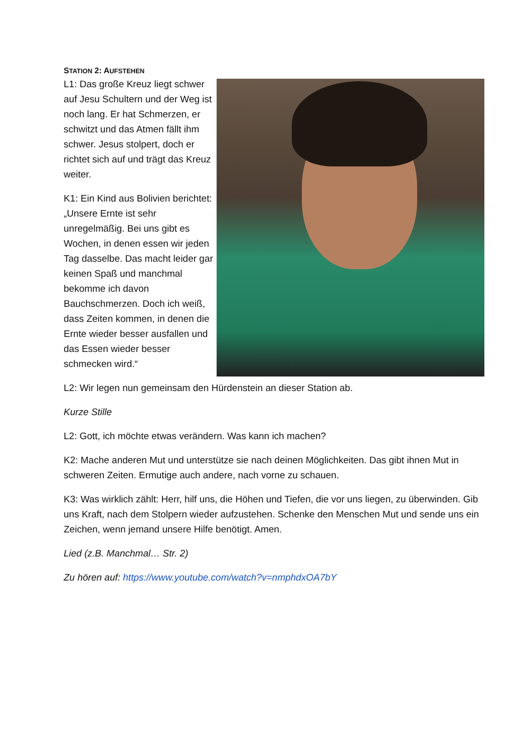STATION 2: AUFSTEHEN
L1: Das große Kreuz liegt schwer auf Jesu Schultern und der Weg ist noch lang. Er hat Schmerzen, er schwitzt und das Atmen fällt ihm schwer. Jesus stolpert, doch er richtet sich auf und trägt das Kreuz weiter.
K1: Ein Kind aus Bolivien berichtet: „Unsere Ernte ist sehr unregelmäßig. Bei uns gibt es Wochen, in denen essen wir jeden Tag dasselbe. Das macht leider gar keinen Spaß und manchmal bekomme ich davon Bauchschmerzen. Doch ich weiß, dass Zeiten kommen, in denen die Ernte wieder besser ausfallen und das Essen wieder besser schmecken wird.“
L2: Wir legen nun gemeinsam den Hürdenstein an dieser Station ab.
Kurze Stille
L2: Gott, ich möchte etwas verändern. Was kann ich machen?
K2: Mache anderen Mut und unterstütze sie nach deinen Möglichkeiten. Das gibt ihnen Mut in schweren Zeiten. Ermutige auch andere, nach vorne zu schauen.
K3: Was wirklich zählt: Herr, hilf uns, die Höhen und Tiefen, die vor uns liegen, zu überwinden. Gib uns Kraft, nach dem Stolpern wieder aufzustehen. Schenke den Menschen Mut und sende uns ein Zeichen, wenn jemand unsere Hilfe benötigt. Amen.
Lied (z.B. Manchmal… Str. 2)
Zu hören auf: https://www.youtube.com/watch?v=nmphdxOA7bY